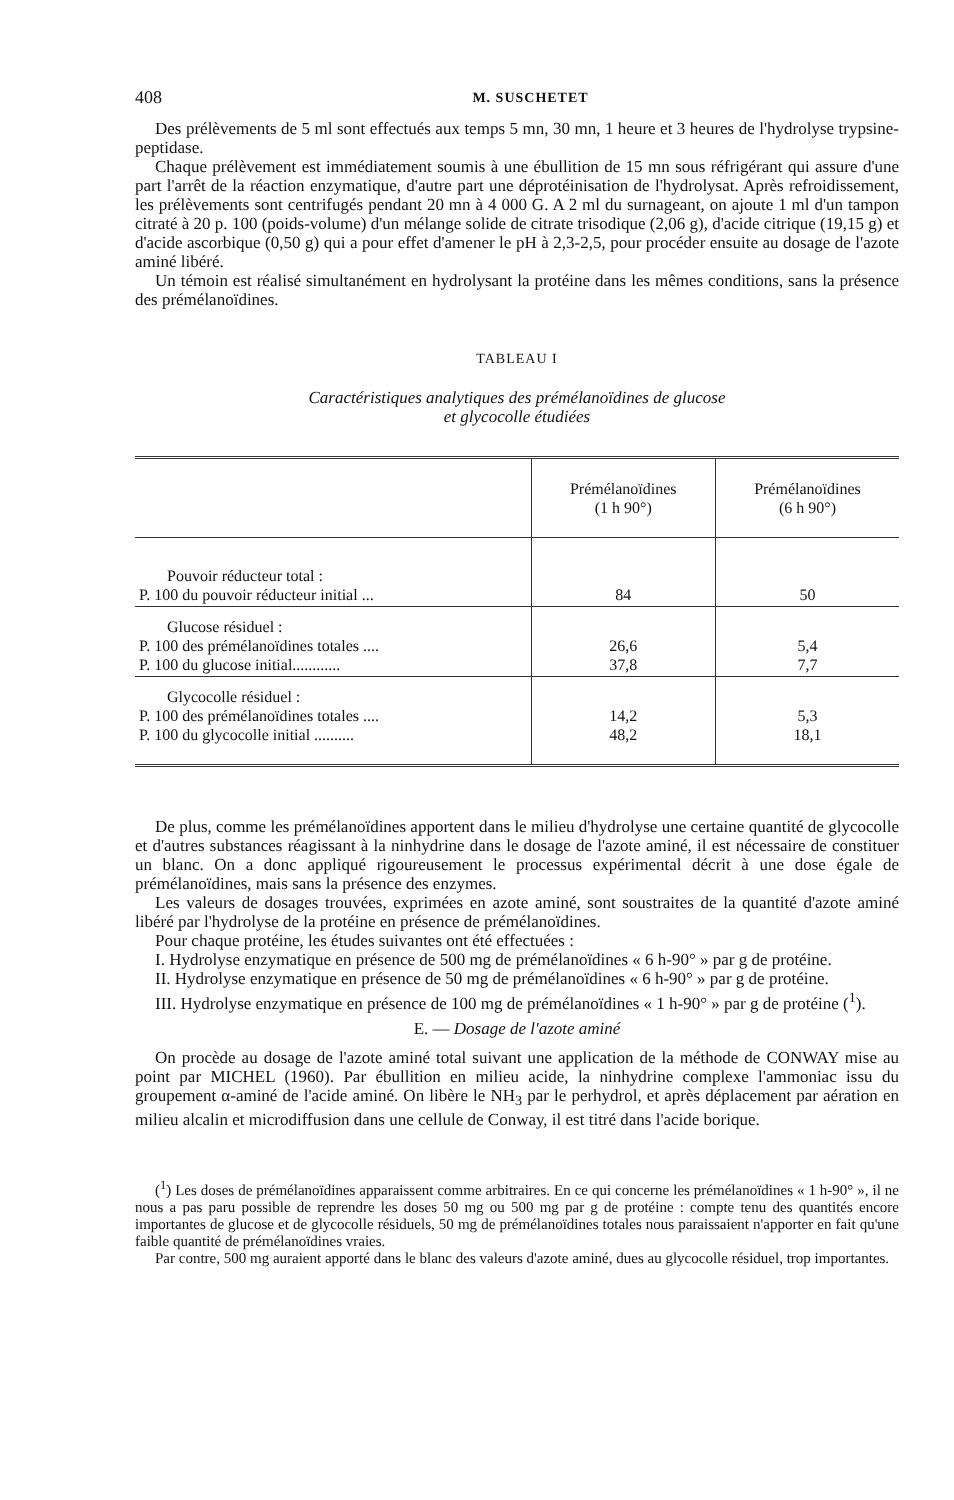408 M. SUSCHETET
Des prélèvements de 5 ml sont effectués aux temps 5 mn, 30 mn, 1 heure et 3 heures de l'hydrolyse trypsine-peptidase.
Chaque prélèvement est immédiatement soumis à une ébullition de 15 mn sous réfrigérant qui assure d'une part l'arrêt de la réaction enzymatique, d'autre part une déprotéinisation de l'hydrolysat. Après refroidissement, les prélèvements sont centrifugés pendant 20 mn à 4 000 G. A 2 ml du surnageant, on ajoute 1 ml d'un tampon citraté à 20 p. 100 (poids-volume) d'un mélange solide de citrate trisodique (2,06 g), d'acide citrique (19,15 g) et d'acide ascorbique (0,50 g) qui a pour effet d'amener le pH à 2,3-2,5, pour procéder ensuite au dosage de l'azote aminé libéré.
Un témoin est réalisé simultanément en hydrolysant la protéine dans les mêmes conditions, sans la présence des prémélanoïdines.
TABLEAU I
Caractéristiques analytiques des prémélanoïdines de glucose
et glycocolle étudiées
| | Prémélanoïdines (1 h 90°) | Prémélanoïdines (6 h 90°) |
| --- | --- | --- |
| Pouvoir réducteur total : P. 100 du pouvoir réducteur initial ... | 84 | 50 |
| Glucose résiduel : P. 100 des prémélanoïdines totales .... P. 100 du glucose initial............ | 26,6 37,8 | 5,4 7,7 |
| Glycocolle résiduel : P. 100 des prémélanoïdines totales .... P. 100 du glycocolle initial .......... | 14,2 48,2 | 5,3 18,1 |
De plus, comme les prémélanoïdines apportent dans le milieu d'hydrolyse une certaine quantité de glycocolle et d'autres substances réagissant à la ninhydrine dans le dosage de l'azote aminé, il est nécessaire de constituer un blanc. On a donc appliqué rigoureusement le processus expérimental décrit à une dose égale de prémélanoïdines, mais sans la présence des enzymes.
Les valeurs de dosages trouvées, exprimées en azote aminé, sont soustraites de la quantité d'azote aminé libéré par l'hydrolyse de la protéine en présence de prémélanoïdines.
Pour chaque protéine, les études suivantes ont été effectuées :
I. Hydrolyse enzymatique en présence de 500 mg de prémélanoïdines « 6 h-90° » par g de protéine.
II. Hydrolyse enzymatique en présence de 50 mg de prémélanoïdines « 6 h-90° » par g de protéine.
III. Hydrolyse enzymatique en présence de 100 mg de prémélanoïdines « 1 h-90° » par g de protéine (<sup>1</sup>).
E. — Dosage de l'azote aminé
On procède au dosage de l'azote aminé total suivant une application de la méthode de CONWAY mise au point par MICHEL (1960). Par ébullition en milieu acide, la ninhydrine complexe l'ammoniac issu du groupement α-aminé de l'acide aminé. On libère le NH<sub>3</sub> par le perhydrol, et après déplacement par aération en milieu alcalin et microdiffusion dans une cellule de Conway, il est titré dans l'acide borique.
(<sup>1</sup>) Les doses de prémélanoïdines apparaissent comme arbitraires. En ce qui concerne les prémélanoïdines « 1 h-90° », il ne nous a pas paru possible de reprendre les doses 50 mg ou 500 mg par g de protéine : compte tenu des quantités encore importantes de glucose et de glycocolle résiduels, 50 mg de prémélanoïdines totales nous paraissaient n'apporter en fait qu'une faible quantité de prémélanoïdines vraies.
Par contre, 500 mg auraient apporté dans le blanc des valeurs d'azote aminé, dues au glycocolle résiduel, trop importantes.